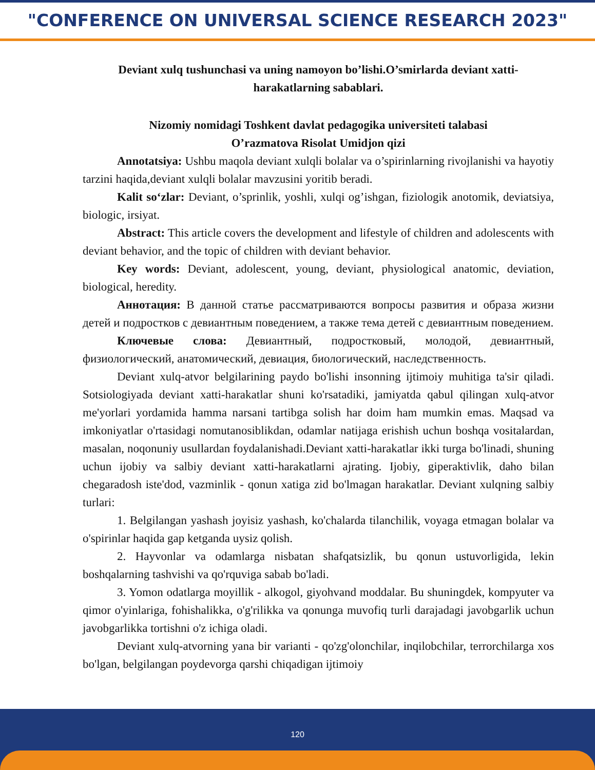"CONFERENCE ON UNIVERSAL SCIENCE RESEARCH 2023"
Deviant xulq tushunchasi va uning namoyon bo’lishi.O’smirlarda deviant xatti-harakatlarning sabablari.
Nizomiy nomidagi Toshkent davlat pedagogika universiteti talabasi
O’razmatova Risolat Umidjon qizi
Annotatsiya: Ushbu maqola deviant xulqli bolalar va o’spirinlarning rivojlanishi va hayotiy tarzini haqida,deviant xulqli bolalar mavzusini yoritib beradi.
Kalit so‘zlar: Deviant, o’sprinlik, yoshli, xulqi og’ishgan, fiziologik anotomik, deviatsiya, biologic, irsiyat.
Abstract: This article covers the development and lifestyle of children and adolescents with deviant behavior, and the topic of children with deviant behavior.
Key words: Deviant, adolescent, young, deviant, physiological anatomic, deviation, biological, heredity.
Аннотация: В данной статье рассматриваются вопросы развития и образа жизни детей и подростков с девиантным поведением, а также тема детей с девиантным поведением.
Ключевые слова: Девиантный, подростковый, молодой, девиантный, физиологический, анатомический, девиация, биологический, наследственность.
Deviant xulq-atvor belgilarining paydo bo'lishi insonning ijtimoiy muhitiga ta'sir qiladi. Sotsiologiyada deviant xatti-harakatlar shuni ko'rsatadiki, jamiyatda qabul qilingan xulq-atvor me'yorlari yordamida hamma narsani tartibga solish har doim ham mumkin emas. Maqsad va imkoniyatlar o'rtasidagi nomutanosiblikdan, odamlar natijaga erishish uchun boshqa vositalardan, masalan, noqonuniy usullardan foydalanishadi.Deviant xatti-harakatlar ikki turga bo'linadi, shuning uchun ijobiy va salbiy deviant xatti-harakatlarni ajrating. Ijobiy, giperaktivlik, daho bilan chegaradosh iste'dod, vazminlik - qonun xatiga zid bo'lmagan harakatlar. Deviant xulqning salbiy turlari:
1. Belgilangan yashash joyisiz yashash, ko'chalarda tilanchilik, voyaga etmagan bolalar va o'spirinlar haqida gap ketganda uysiz qolish.
2. Hayvonlar va odamlarga nisbatan shafqatsizlik, bu qonun ustuvorligida, lekin boshqalarning tashvishi va qo'rquviga sabab bo'ladi.
3. Yomon odatlarga moyillik - alkogol, giyohvand moddalar. Bu shuningdek, kompyuter va qimor o'yinlariga, fohishalikka, o'g'rilikka va qonunga muvofiq turli darajadagi javobgarlik uchun javobgarlikka tortishni o'z ichiga oladi.
Deviant xulq-atvorning yana bir varianti - qo'zg'olonchilar, inqilobchilar, terrorchilarga xos bo'lgan, belgilangan poydevorga qarshi chiqadigan ijtimoiy
120